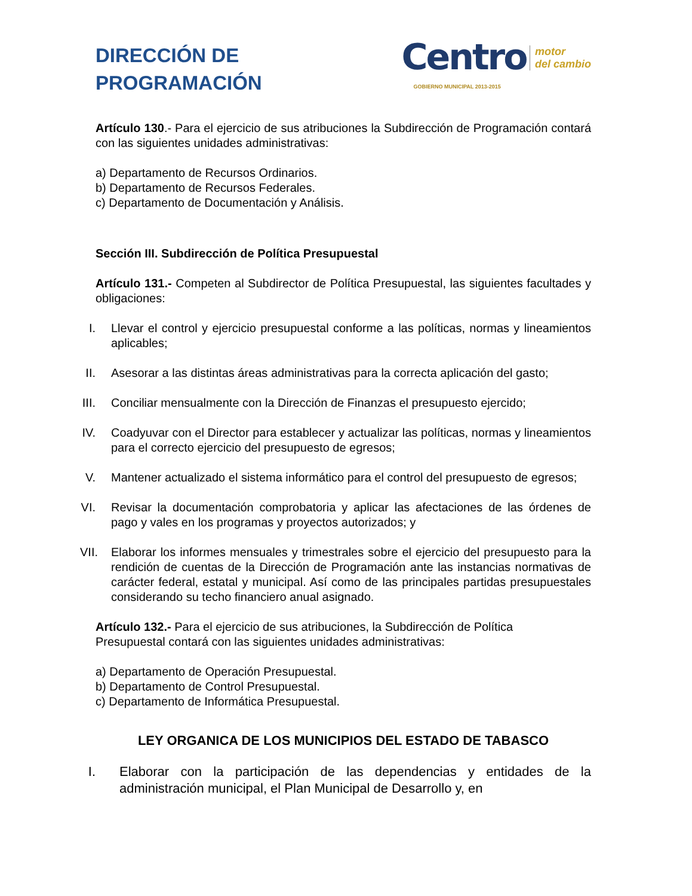DIRECCIÓN DE
PROGRAMACIÓN
Centro motor
del cambio
GOBIERNO MUNICIPAL 2013-2015
Artículo 130.- Para el ejercicio de sus atribuciones la Subdirección de Programación contará con las siguientes unidades administrativas:
a) Departamento de Recursos Ordinarios.
b) Departamento de Recursos Federales.
c) Departamento de Documentación y Análisis.
Sección III. Subdirección de Política Presupuestal
Artículo 131.- Competen al Subdirector de Política Presupuestal, las siguientes facultades y obligaciones:
I. Llevar el control y ejercicio presupuestal conforme a las políticas, normas y lineamientos aplicables;
II. Asesorar a las distintas áreas administrativas para la correcta aplicación del gasto;
III. Conciliar mensualmente con la Dirección de Finanzas el presupuesto ejercido;
IV. Coadyuvar con el Director para establecer y actualizar las políticas, normas y lineamientos para el correcto ejercicio del presupuesto de egresos;
V. Mantener actualizado el sistema informático para el control del presupuesto de egresos;
VI. Revisar la documentación comprobatoria y aplicar las afectaciones de las órdenes de pago y vales en los programas y proyectos autorizados; y
VII. Elaborar los informes mensuales y trimestrales sobre el ejercicio del presupuesto para la rendición de cuentas de la Dirección de Programación ante las instancias normativas de carácter federal, estatal y municipal. Así como de las principales partidas presupuestales considerando su techo financiero anual asignado.
Artículo 132.- Para el ejercicio de sus atribuciones, la Subdirección de Política
Presupuestal contará con las siguientes unidades administrativas:
a) Departamento de Operación Presupuestal.
b) Departamento de Control Presupuestal.
c) Departamento de Informática Presupuestal.
LEY ORGANICA DE LOS MUNICIPIOS DEL ESTADO DE TABASCO
I. Elaborar con la participación de las dependencias y entidades de la administración municipal, el Plan Municipal de Desarrollo y, en